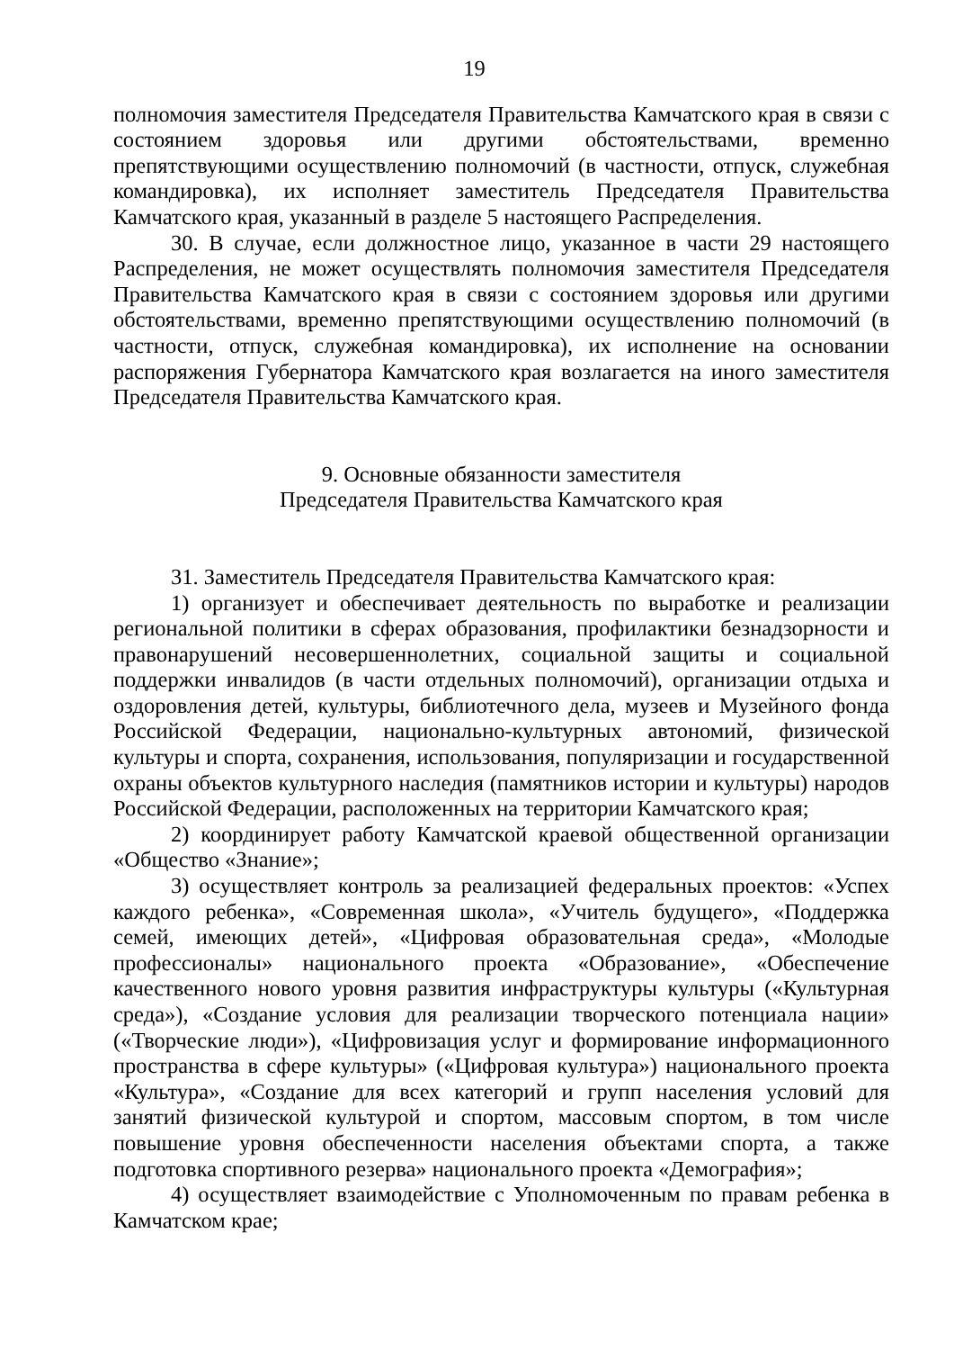19
полномочия заместителя Председателя Правительства Камчатского края в связи с состоянием здоровья или другими обстоятельствами, временно препятствующими осуществлению полномочий (в частности, отпуск, служебная командировка), их исполняет заместитель Председателя Правительства Камчатского края, указанный в разделе 5 настоящего Распределения.
30. В случае, если должностное лицо, указанное в части 29 настоящего Распределения, не может осуществлять полномочия заместителя Председателя Правительства Камчатского края в связи с состоянием здоровья или другими обстоятельствами, временно препятствующими осуществлению полномочий (в частности, отпуск, служебная командировка), их исполнение на основании распоряжения Губернатора Камчатского края возлагается на иного заместителя Председателя Правительства Камчатского края.
9. Основные обязанности заместителя
Председателя Правительства Камчатского края
31. Заместитель Председателя Правительства Камчатского края:
1) организует и обеспечивает деятельность по выработке и реализации региональной политики в сферах образования, профилактики безнадзорности и правонарушений несовершеннолетних, социальной защиты и социальной поддержки инвалидов (в части отдельных полномочий), организации отдыха и оздоровления детей, культуры, библиотечного дела, музеев и Музейного фонда Российской Федерации, национально-культурных автономий, физической культуры и спорта, сохранения, использования, популяризации и государственной охраны объектов культурного наследия (памятников истории и культуры) народов Российской Федерации, расположенных на территории Камчатского края;
2) координирует работу Камчатской краевой общественной организации «Общество «Знание»;
3) осуществляет контроль за реализацией федеральных проектов: «Успех каждого ребенка», «Современная школа», «Учитель будущего», «Поддержка семей, имеющих детей», «Цифровая образовательная среда», «Молодые профессионалы» национального проекта «Образование», «Обеспечение качественного нового уровня развития инфраструктуры культуры («Культурная среда»), «Создание условия для реализации творческого потенциала нации» («Творческие люди»), «Цифровизация услуг и формирование информационного пространства в сфере культуры» («Цифровая культура») национального проекта «Культура», «Создание для всех категорий и групп населения условий для занятий физической культурой и спортом, массовым спортом, в том числе повышение уровня обеспеченности населения объектами спорта, а также подготовка спортивного резерва» национального проекта «Демография»;
4) осуществляет взаимодействие с Уполномоченным по правам ребенка в Камчатском крае;